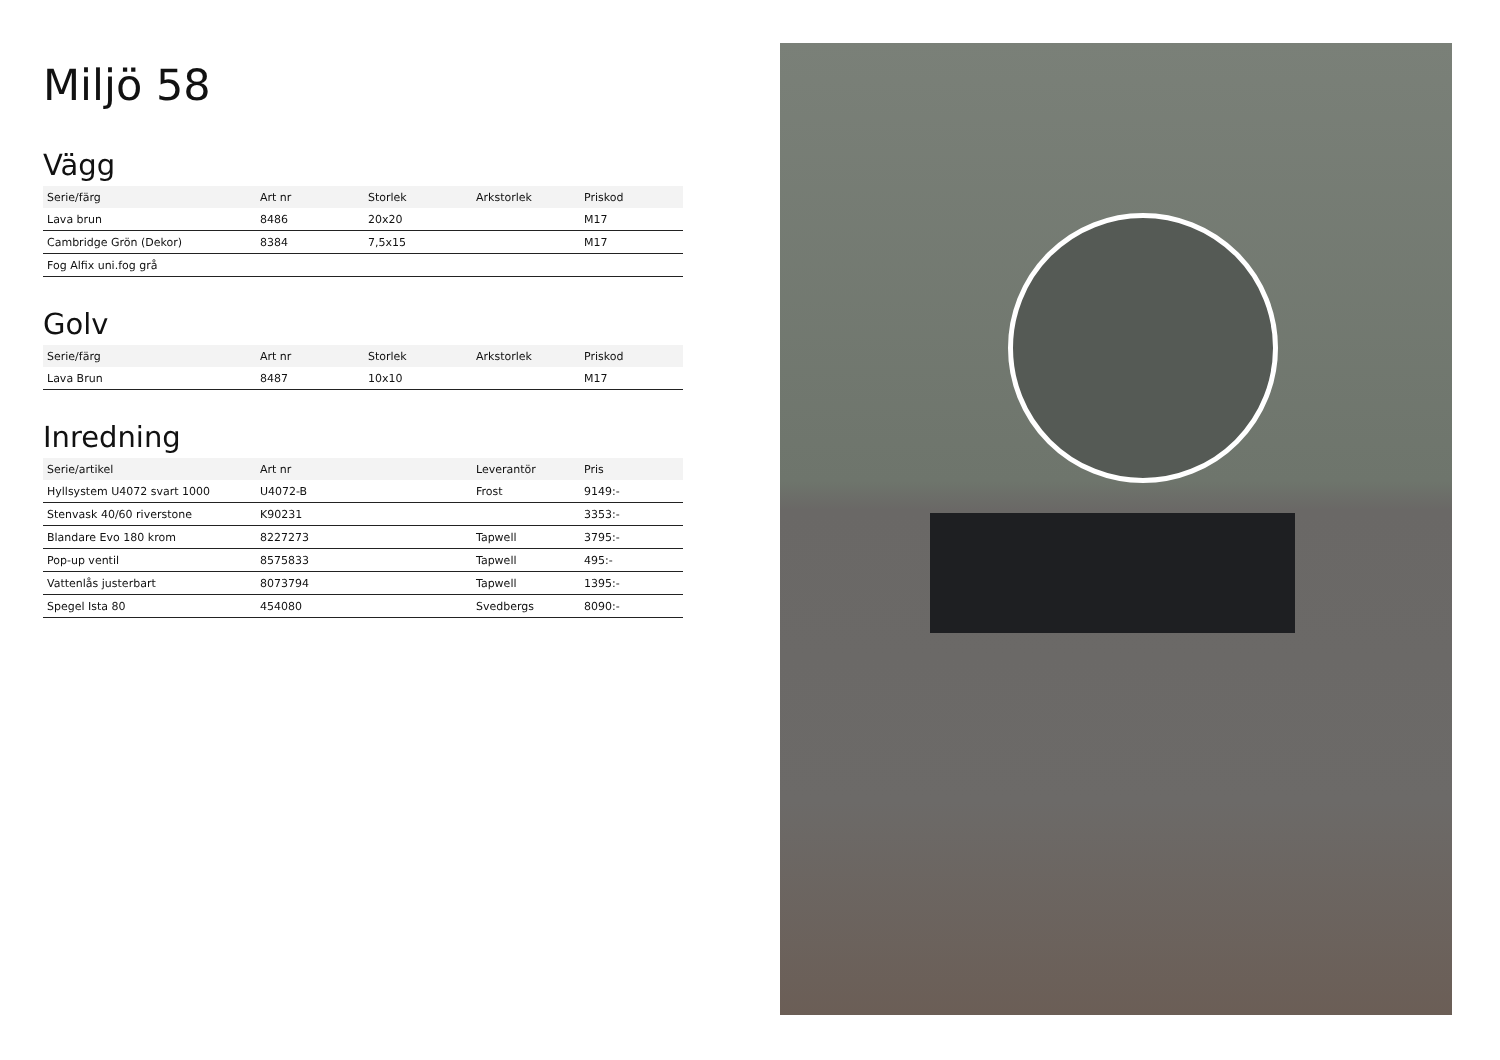Miljö 58
Vägg
| Serie/färg | Art nr | Storlek | Arkstorlek | Priskod |
| --- | --- | --- | --- | --- |
| Lava brun | 8486 | 20x20 | | M17 |
| Cambridge Grön (Dekor) | 8384 | 7,5x15 | | M17 |
| Fog Alfix uni.fog grå | | | | |
Golv
| Serie/färg | Art nr | Storlek | Arkstorlek | Priskod |
| --- | --- | --- | --- | --- |
| Lava Brun | 8487 | 10x10 | | M17 |
Inredning
| Serie/artikel | Art nr | | Leverantör | Pris |
| --- | --- | --- | --- | --- |
| Hyllsystem U4072 svart 1000 | U4072-B | | Frost | 9149:- |
| Stenvask 40/60 riverstone | K90231 | | | 3353:- |
| Blandare Evo 180 krom | 8227273 | | Tapwell | 3795:- |
| Pop-up ventil | 8575833 | | Tapwell | 495:- |
| Vattenlås justerbart | 8073794 | | Tapwell | 1395:- |
| Spegel Ista 80 | 454080 | | Svedbergs | 8090:- |